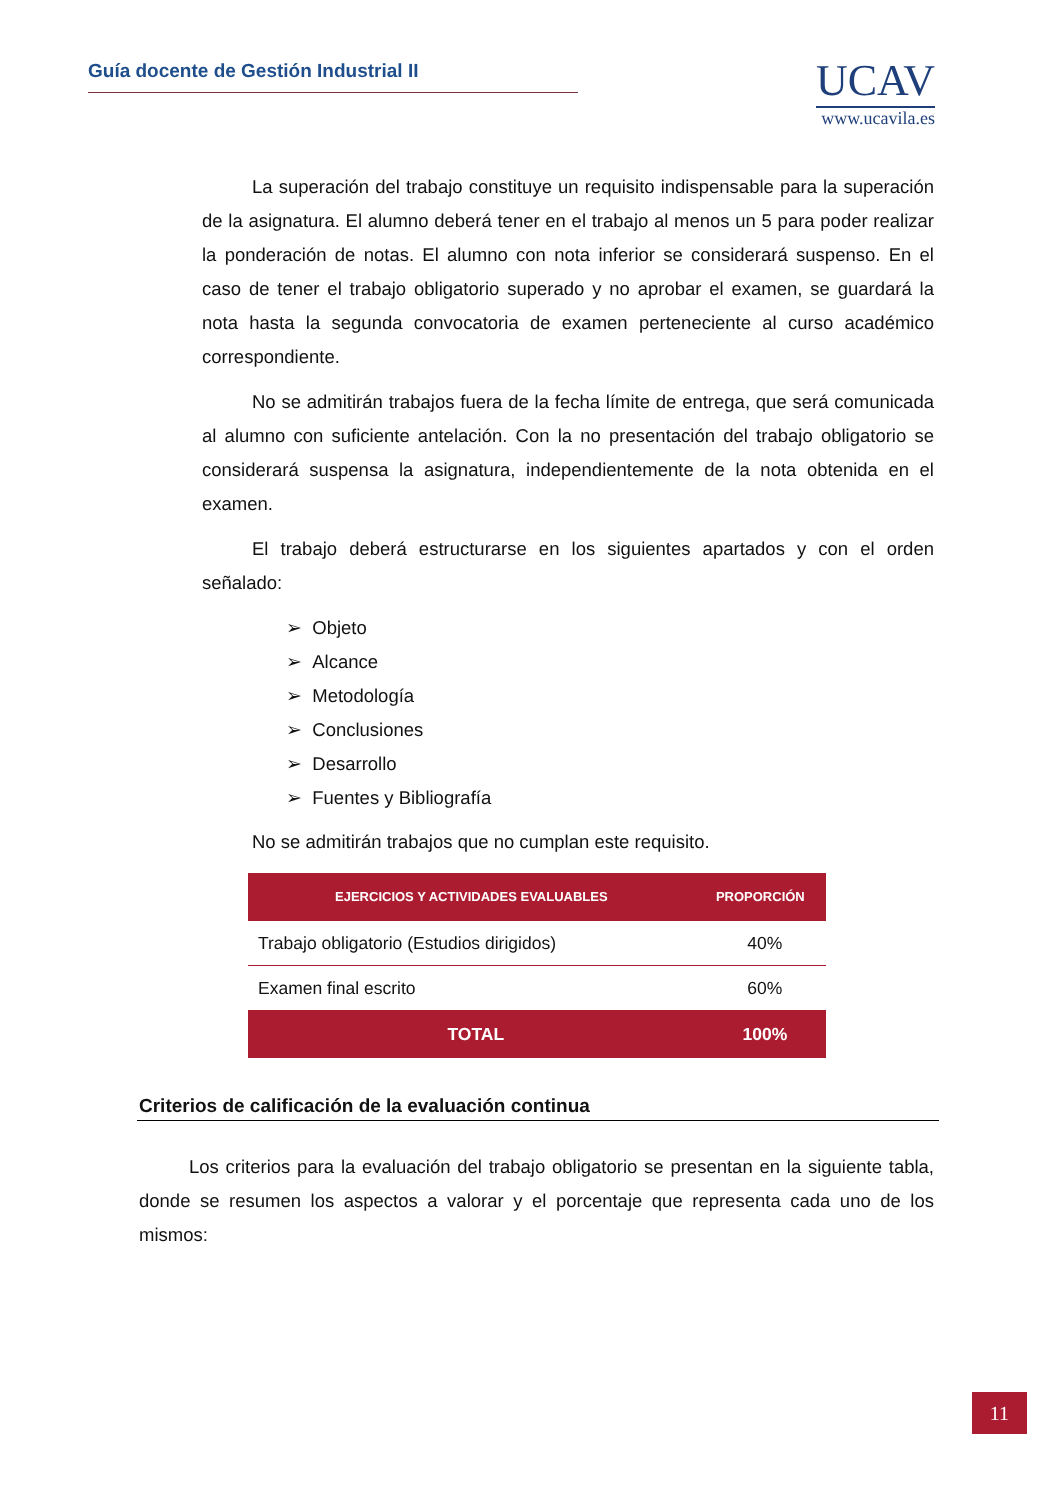Guía docente de Gestión Industrial II
UCAV
www.ucavila.es
La superación del trabajo constituye un requisito indispensable para la superación de la asignatura. El alumno deberá tener en el trabajo al menos un 5 para poder realizar la ponderación de notas. El alumno con nota inferior se considerará suspenso. En el caso de tener el trabajo obligatorio superado y no aprobar el examen, se guardará la nota hasta la segunda convocatoria de examen perteneciente al curso académico correspondiente.
No se admitirán trabajos fuera de la fecha límite de entrega, que será comunicada al alumno con suficiente antelación. Con la no presentación del trabajo obligatorio se considerará suspensa la asignatura, independientemente de la nota obtenida en el examen.
El trabajo deberá estructurarse en los siguientes apartados y con el orden señalado:
➢ Objeto
➢ Alcance
➢ Metodología
➢ Conclusiones
➢ Desarrollo
➢ Fuentes y Bibliografía
No se admitirán trabajos que no cumplan este requisito.
| EJERCICIOS Y ACTIVIDADES EVALUABLES | PROPORCIÓN |
| --- | --- |
| Trabajo obligatorio (Estudios dirigidos) | 40% |
| Examen final escrito | 60% |
| TOTAL | 100% |
Criterios de calificación de la evaluación continua
Los criterios para la evaluación del trabajo obligatorio se presentan en la siguiente tabla, donde se resumen los aspectos a valorar y el porcentaje que representa cada uno de los mismos:
11